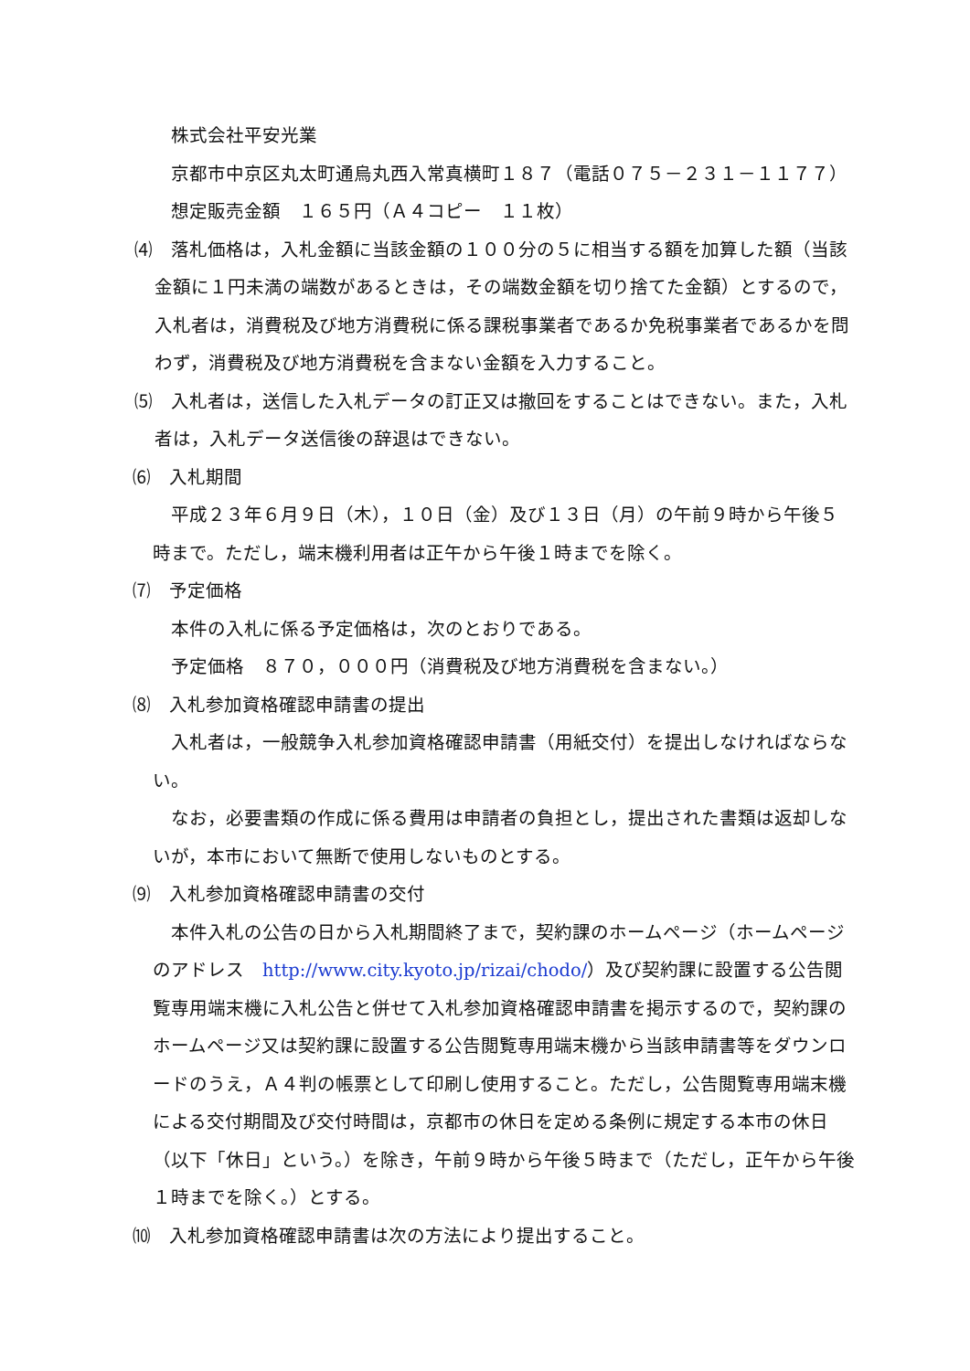株式会社平安光業
京都市中京区丸太町通烏丸西入常真横町１８７（電話０７５－２３１－１１７７）
想定販売金額　１６５円（Ａ４コピー　１１枚）
⑷　落札価格は，入札金額に当該金額の１００分の５に相当する額を加算した額（当該金額に１円未満の端数があるときは，その端数金額を切り捨てた金額）とするので，入札者は，消費税及び地方消費税に係る課税事業者であるか免税事業者であるかを問わず，消費税及び地方消費税を含まない金額を入力すること。
⑸　入札者は，送信した入札データの訂正又は撤回をすることはできない。また，入札者は，入札データ送信後の辞退はできない。
⑹　入札期間
平成２３年６月９日（木），１０日（金）及び１３日（月）の午前９時から午後５時まで。ただし，端末機利用者は正午から午後１時までを除く。
⑺　予定価格
本件の入札に係る予定価格は，次のとおりである。
予定価格　８７０，０００円（消費税及び地方消費税を含まない。）
⑻　入札参加資格確認申請書の提出
入札者は，一般競争入札参加資格確認申請書（用紙交付）を提出しなければならない。
なお，必要書類の作成に係る費用は申請者の負担とし，提出された書類は返却しないが，本市において無断で使用しないものとする。
⑼　入札参加資格確認申請書の交付
本件入札の公告の日から入札期間終了まで，契約課のホームページ（ホームページのアドレス　http://www.city.kyoto.jp/rizai/chodo/）及び契約課に設置する公告閲覧専用端末機に入札公告と併せて入札参加資格確認申請書を掲示するので，契約課のホームページ又は契約課に設置する公告閲覧専用端末機から当該申請書等をダウンロードのうえ，Ａ４判の帳票として印刷し使用すること。ただし，公告閲覧専用端末機による交付期間及び交付時間は，京都市の休日を定める条例に規定する本市の休日（以下「休日」という。）を除き，午前９時から午後５時まで（ただし，正午から午後１時までを除く。）とする。
⑽　入札参加資格確認申請書は次の方法により提出すること。